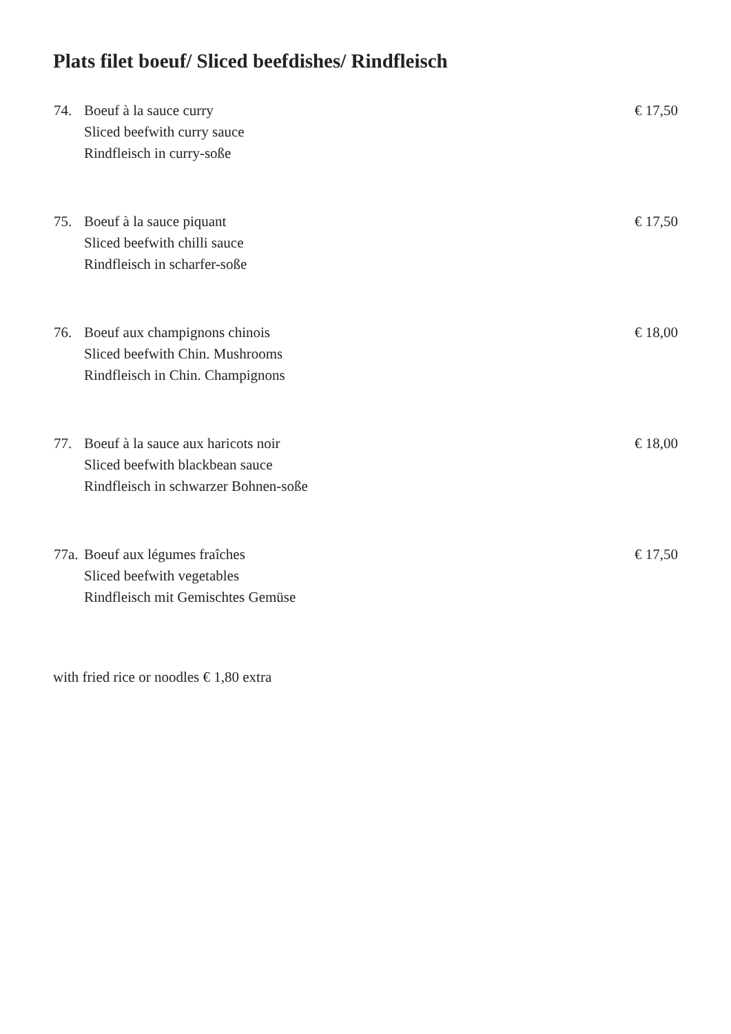Plats filet boeuf/ Sliced beefdishes/ Rindfleisch
74. Boeuf à la sauce curry
Sliced beefwith curry sauce
Rindfleisch in curry-soße
€ 17,50
75. Boeuf à la sauce piquant
Sliced beefwith chilli sauce
Rindfleisch in scharfer-soße
€ 17,50
76. Boeuf aux champignons chinois
Sliced beefwith Chin. Mushrooms
Rindfleisch in Chin. Champignons
€ 18,00
77. Boeuf à la sauce aux haricots noir
Sliced beefwith blackbean sauce
Rindfleisch in schwarzer Bohnen-soße
€ 18,00
77a.
Boeuf aux légumes fraîches
Sliced beefwith vegetables
Rindfleisch mit Gemischtes Gemüse
€ 17,50
with fried rice or noodles € 1,80 extra